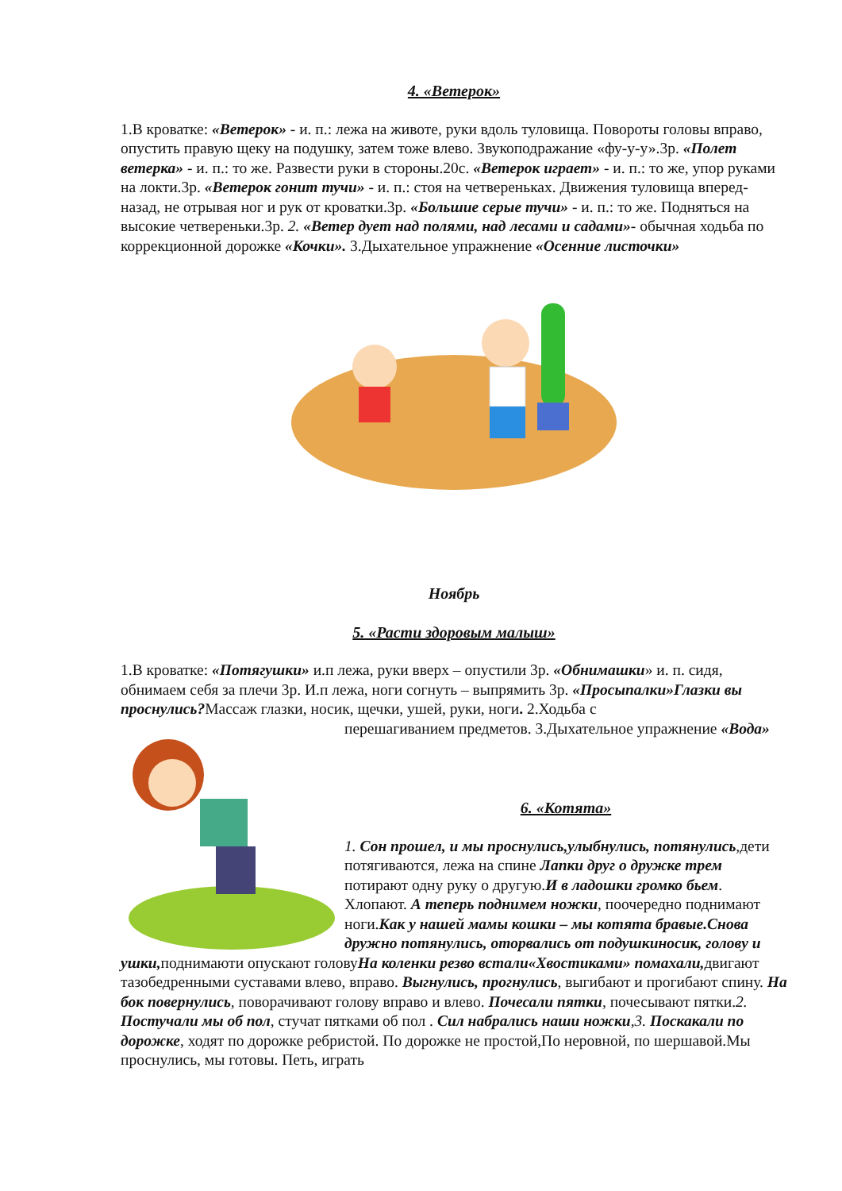4. «Ветерок»
1.В кроватке: «Ветерок» - и. п.: лежа на животе, руки вдоль туловища. Повороты головы вправо, опустить правую щеку на подушку, затем тоже влево. Звукоподражание «фу-у-у».3р. «Полет ветерка» - и. п.: то же. Развести руки в стороны.20с. «Ветерок играет» - и. п.: то же, упор руками на локти.3р. «Ветерок гонит тучи» - и. п.: стоя на четвереньках. Движения туловища вперед-назад, не отрывая ног и рук от кроватки.3р. «Большие серые тучи» - и. п.: то же. Подняться на высокие четвереньки.3р. 2. «Ветер дует над полями, над лесами и садами»- обычная ходьба по коррекционной дорожке «Кочки». 3.Дыхательное упражнение «Осенние листочки»
Ноябрь
5. «Расти здоровым малыш»
1.В кроватке: «Потягушки» и.п лежа, руки вверх – опустили 3р. «Обнимашки» и. п. сидя, обнимаем себя за плечи 3р. И.п лежа, ноги согнуть – выпрямить 3р. «Просыпалки»Глазки вы проснулись?Массаж глазки, носик, щечки, ушей, руки, ноги. 2.Ходьба с
перешагиванием предметов. 3.Дыхательное упражнение «Вода»
6. «Котята»
1. Сон прошел, и мы проснулись,улыбнулись, потянулись,дети потягиваются, лежа на спине Лапки друг о дружке трем потирают одну руку о другую.И в ладошки громко бьем. Хлопают. А теперь поднимем ножки, поочередно поднимают ноги.Как у нашей мамы кошки – мы котята бравые.Снова дружно потянулись, оторвались от подушкиносик, голову и ушки, поднимаюти опускают головуНа коленки резво встали«Хвостиками» помахали, двигают тазобедренными суставами влево, вправо. Выгнулись, прогнулись, выгибают и прогибают спину. На бок повернулись, поворачивают голову вправо и влево. Почесали пятки, почесывают пятки.2. Постучали мы об пол, стучат пятками об пол . Сил набрались наши ножки,3. Поскакали по дорожке, ходят по дорожке ребристой. По дорожке не простой,По неровной, по шершавой.Мы проснулись, мы готовы. Петь, играть